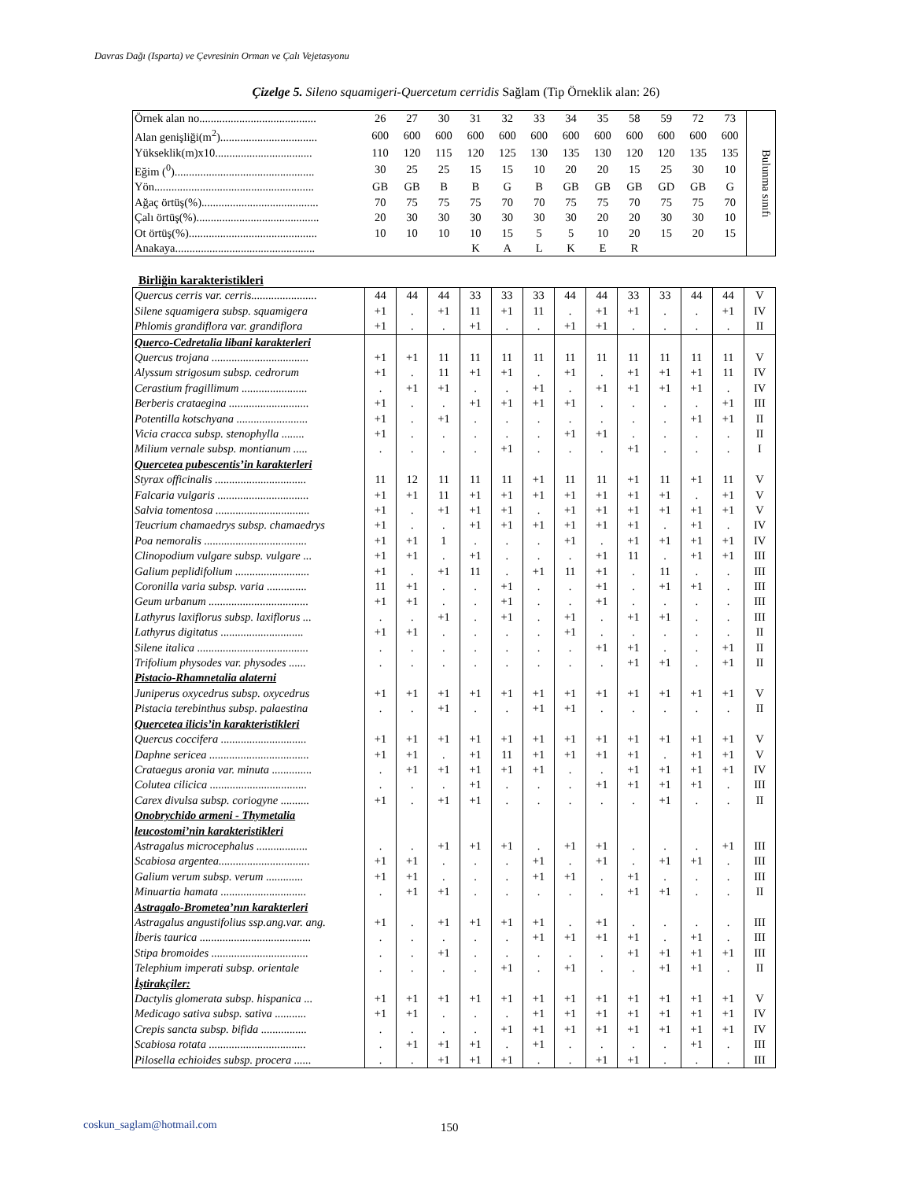Davras Dağı (Isparta) ve Çevresinin Orman ve Çalı Vejetasyonu
Çizelge 5. Sileno squamigeri-Quercetum cerridis Sağlam (Tip Örneklik alan: 26)
| Örnek alan no......................................... | 26 | 27 | 30 | 31 | 32 | 33 | 34 | 35 | 58 | 59 | 72 | 73 | Bulunma sınıfı |
| Alan genişliği(m<sup>2</sup>).................................. | 600 | 600 | 600 | 600 | 600 | 600 | 600 | 600 | 600 | 600 | 600 | 600 | |
| Yükseklik(m)x10.................................. | 110 | 120 | 115 | 120 | 125 | 130 | 135 | 130 | 120 | 120 | 135 | 135 | |
| Eğim (<sup>0</sup>)................................................. | 30 | 25 | 25 | 15 | 15 | 10 | 20 | 20 | 15 | 25 | 30 | 10 | |
| Yön........................................................ | GB | GB | B | B | G | B | GB | GB | GB | GD | GB | G | |
| Ağaç örtüş(%)......................................... | 70 | 75 | 75 | 75 | 70 | 70 | 75 | 75 | 70 | 75 | 75 | 70 | |
| Çalı örtüş(%)........................................... | 20 | 30 | 30 | 30 | 30 | 30 | 30 | 20 | 20 | 30 | 30 | 10 | |
| Ot örtüş(%)............................................. | 10 | 10 | 10 | 10 | 15 | 5 | 5 | 10 | 20 | 15 | 20 | 15 | |
| Anakaya................................................. | | | | K | A | L | K | E | R | | | | |
Birliğin karakteristikleri
| Quercus cerris var. cerris....................... | 44 | 44 | 44 | 33 | 33 | 33 | 44 | 44 | 33 | 33 | 44 | 44 | V |
| Silene squamigera subsp. squamigera | +1 | . | +1 | 11 | +1 | 11 | . | +1 | +1 | . | . | +1 | IV |
| Phlomis grandiflora var. grandiflora | +1 | . | . | +1 | . | . | +1 | +1 | . | . | . | . | II |
| Querco-Cedretalia libani karakterleri | | | | | | | | | | | | | |
| Quercus trojana .................................. | +1 | +1 | 11 | 11 | 11 | 11 | 11 | 11 | 11 | 11 | 11 | 11 | V |
| Alyssum strigosum subsp. cedrorum | +1 | . | 11 | +1 | +1 | . | +1 | . | +1 | +1 | +1 | 11 | IV |
| Cerastium fragillimum ....................... | . | +1 | +1 | . | . | +1 | . | +1 | +1 | +1 | +1 | . | IV |
| Berberis crataegina ............................ | +1 | . | . | +1 | +1 | +1 | +1 | . | . | . | . | +1 | III |
| Potentilla kotschyana ......................... | +1 | . | +1 | . | . | . | . | . | . | . | +1 | +1 | II |
| Vicia cracca subsp. stenophylla ........ | +1 | . | . | . | . | . | +1 | +1 | . | . | . | . | II |
| Milium vernale subsp. montianum ..... | . | . | . | . | +1 | . | . | . | +1 | . | . | . | I |
| Quercetea pubescentis ’in karakterleri | | | | | | | | | | | | | |
| Styrax officinalis ................................ | 11 | 12 | 11 | 11 | 11 | +1 | 11 | 11 | +1 | 11 | +1 | 11 | V |
| Falcaria vulgaris ................................ | +1 | +1 | 11 | +1 | +1 | +1 | +1 | +1 | +1 | +1 | . | +1 | V |
| Salvia tomentosa ................................. | +1 | . | +1 | +1 | +1 | . | +1 | +1 | +1 | +1 | +1 | +1 | V |
| Teucrium chamaedrys subsp. chamaedrys | +1 | . | . | +1 | +1 | +1 | +1 | +1 | +1 | . | +1 | . | IV |
| Poa nemoralis .................................... | +1 | +1 | 1 | . | . | . | +1 | . | +1 | +1 | +1 | +1 | IV |
| Clinopodium vulgare subsp. vulgare ... | +1 | +1 | . | +1 | . | . | . | +1 | 11 | . | +1 | +1 | III |
| Galium peplidifolium .......................... | +1 | . | +1 | 11 | . | +1 | 11 | +1 | . | 11 | . | . | III |
| Coronilla varia subsp. varia .............. | 11 | +1 | . | . | +1 | . | . | +1 | . | +1 | +1 | . | III |
| Geum urbanum ................................... | +1 | +1 | . | . | +1 | . | . | +1 | . | . | . | . | III |
| Lathyrus laxiflorus subsp. laxiflorus ... | . | . | +1 | . | +1 | . | +1 | . | +1 | +1 | . | . | III |
| Lathyrus digitatus ............................. | +1 | +1 | . | . | . | . | +1 | . | . | . | . | . | II |
| Silene italica ....................................... | . | . | . | . | . | . | . | +1 | +1 | . | . | +1 | II |
| Trifolium physodes var. physodes ...... | . | . | . | . | . | . | . | . | +1 | +1 | . | +1 | II |
| Pistacio-Rhamnetalia alaterni | | | | | | | | | | | | | |
| Juniperus oxycedrus subsp. oxycedrus | +1 | +1 | +1 | +1 | +1 | +1 | +1 | +1 | +1 | +1 | +1 | +1 | V |
| Pistacia terebinthus subsp. palaestina | . | . | +1 | . | . | +1 | +1 | . | . | . | . | . | II |
| Quercetea ilicis ’in karakteristikleri | | | | | | | | | | | | | |
| Quercus coccifera .............................. | +1 | +1 | +1 | +1 | +1 | +1 | +1 | +1 | +1 | +1 | +1 | +1 | V |
| Daphne sericea ................................... | +1 | +1 | . | +1 | 11 | +1 | +1 | +1 | +1 | . | +1 | +1 | V |
| Crataegus aronia var. minuta .............. | . | +1 | +1 | +1 | +1 | +1 | . | . | +1 | +1 | +1 | +1 | IV |
| Colutea cilicica .................................. | . | . | . | +1 | . | . | . | +1 | +1 | +1 | +1 | . | III |
| Carex divulsa subsp. coriogyne .......... | +1 | . | +1 | +1 | . | . | . | . | . | +1 | . | . | II |
| Onobrychido armeni - Thymetalia leucostomi ’nin karakteristikleri | | | | | | | | | | | | | |
| Astragalus microcephalus .................. | . | . | +1 | +1 | +1 | . | +1 | +1 | . | . | . | +1 | III |
| Scabiosa argentea................................ | +1 | +1 | . | . | . | +1 | . | +1 | . | +1 | +1 | . | III |
| Galium verum subsp. verum ............. | +1 | +1 | . | . | . | +1 | +1 | . | +1 | . | . | . | III |
| Minuartia hamata .............................. | . | +1 | +1 | . | . | . | . | . | +1 | +1 | . | . | II |
| Astragalo-Brometea ’nın karakterleri | | | | | | | | | | | | | |
| Astragalus angustifolius ssp.ang.var. ang. | +1 | . | +1 | +1 | +1 | +1 | . | +1 | . | . | . | . | III |
| İberis taurica ....................................... | . | . | . | . | . | +1 | +1 | +1 | +1 | . | +1 | . | III |
| Stipa bromoides .................................. | . | . | +1 | . | . | . | . | . | +1 | +1 | +1 | +1 | III |
| Telephium imperati subsp. orientale | . | . | . | . | +1 | . | +1 | . | . | +1 | +1 | . | II |
| İştirakçiler: | | | | | | | | | | | | | |
| Dactylis glomerata subsp. hispanica ... | +1 | +1 | +1 | +1 | +1 | +1 | +1 | +1 | +1 | +1 | +1 | +1 | V |
| Medicago sativa subsp. sativa ........... | +1 | +1 | . | . | . | +1 | +1 | +1 | +1 | +1 | +1 | +1 | IV |
| Crepis sancta subsp. bifida ................ | . | . | . | . | +1 | +1 | +1 | +1 | +1 | +1 | +1 | +1 | IV |
| Scabiosa rotata .................................. | . | +1 | +1 | +1 | . | +1 | . | . | . | . | +1 | . | III |
| Pilosella echioides subsp. procera ...... | . | . | +1 | +1 | +1 | . | . | +1 | +1 | . | . | . | III |
coskun_saglam@hotmail.com 150